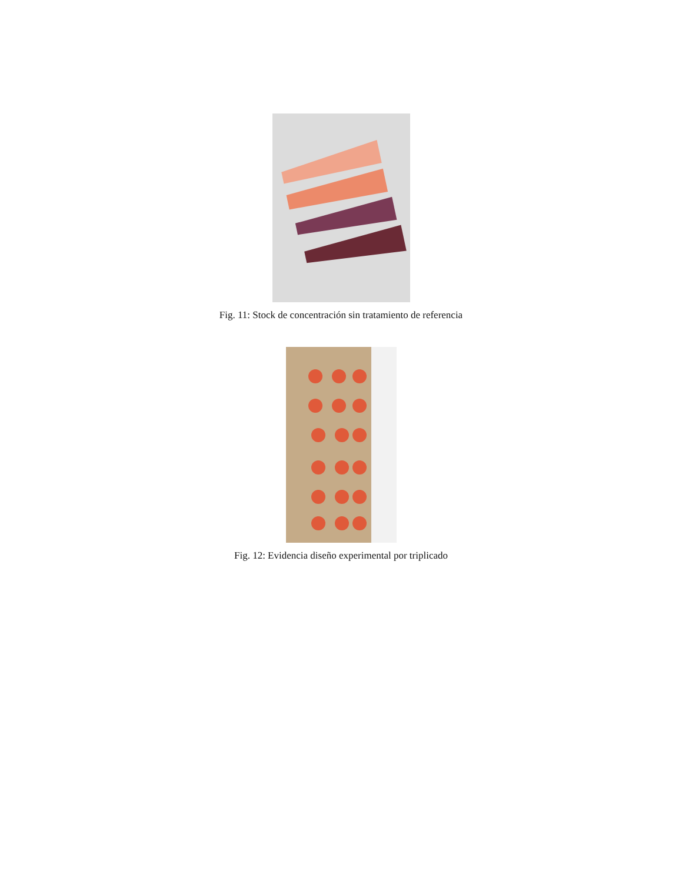Fig. 11: Stock de concentración sin tratamiento de referencia
Fig. 12: Evidencia diseño experimental por triplicado